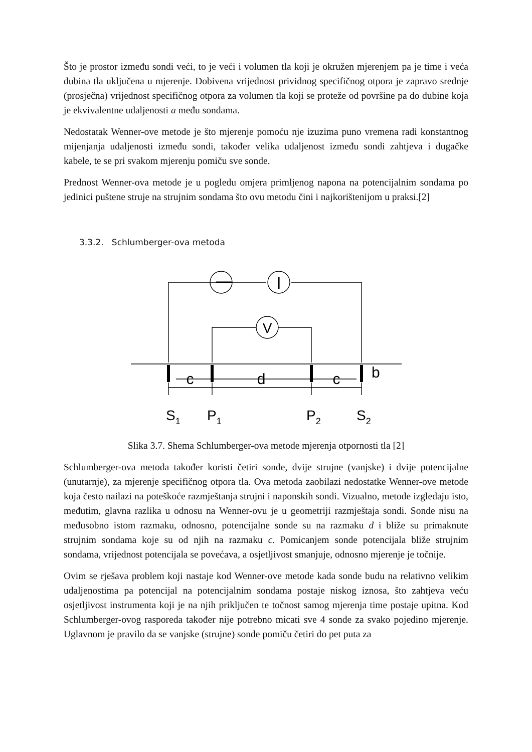Što je prostor između sondi veći, to je veći i volumen tla koji je okružen mjerenjem pa je time i veća dubina tla uključena u mjerenje. Dobivena vrijednost prividnog specifičnog otpora je zapravo srednje (prosječna) vrijednost specifičnog otpora za volumen tla koji se proteže od površine pa do dubine koja je ekvivalentne udaljenosti a među sondama.
Nedostatak Wenner-ove metode je što mjerenje pomoću nje izuzima puno vremena radi konstantnog mijenjanja udaljenosti između sondi, također velika udaljenost između sondi zahtjeva i dugačke kabele, te se pri svakom mjerenju pomiču sve sonde.
Prednost Wenner-ova metode je u pogledu omjera primljenog napona na potencijalnim sondama po jedinici puštene struje na strujnim sondama što ovu metodu čini i najkorištenijom u praksi.[2]
3.3.2. Schlumberger-ova metoda
I
V
c
d
c
b
S1
P1
P2
S2
Slika 3.7. Shema Schlumberger-ova metode mjerenja otpornosti tla [2]
Schlumberger-ova metoda također koristi četiri sonde, dvije strujne (vanjske) i dvije potencijalne (unutarnje), za mjerenje specifičnog otpora tla. Ova metoda zaobilazi nedostatke Wenner-ove metode koja često nailazi na poteškoće razmještanja strujni i naponskih sondi. Vizualno, metode izgledaju isto, međutim, glavna razlika u odnosu na Wenner-ovu je u geometriji razmještaja sondi. Sonde nisu na međusobno istom razmaku, odnosno, potencijalne sonde su na razmaku d i bliže su primaknute strujnim sondama koje su od njih na razmaku c. Pomicanjem sonde potencijala bliže strujnim sondama, vrijednost potencijala se povećava, a osjetljivost smanjuje, odnosno mjerenje je točnije.
Ovim se rješava problem koji nastaje kod Wenner-ove metode kada sonde budu na relativno velikim udaljenostima pa potencijal na potencijalnim sondama postaje niskog iznosa, što zahtjeva veću osjetljivost instrumenta koji je na njih priključen te točnost samog mjerenja time postaje upitna. Kod Schlumberger-ovog rasporeda također nije potrebno micati sve 4 sonde za svako pojedino mjerenje. Uglavnom je pravilo da se vanjske (strujne) sonde pomiču četiri do pet puta za